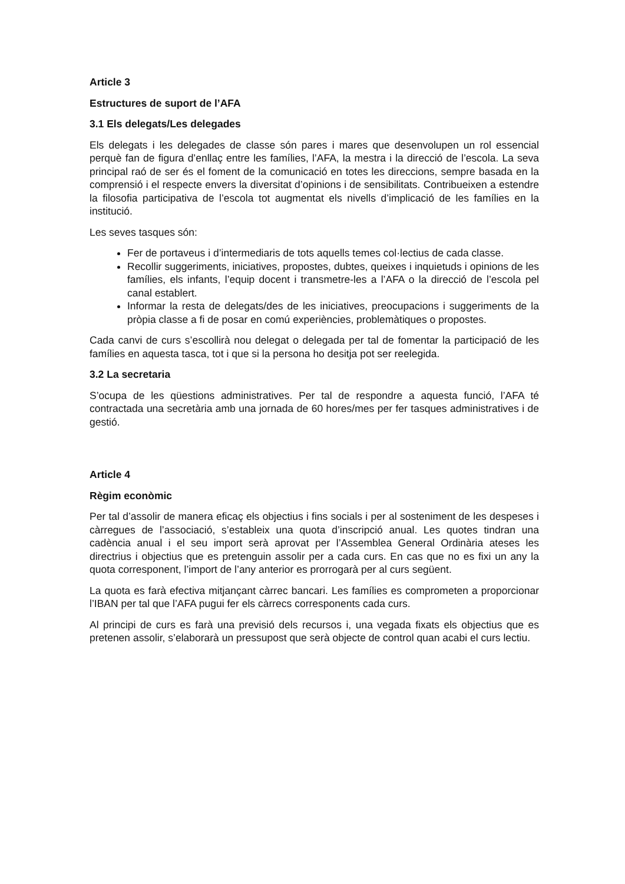Article 3
Estructures de suport de l’AFA
3.1 Els delegats/Les delegades
Els delegats i les delegades de classe són pares i mares que desenvolupen un rol essencial perquè fan de figura d’enllaç entre les famílies, l’AFA, la mestra i la direcció de l’escola. La seva principal raó de ser és el foment de la comunicació en totes les direccions, sempre basada en la comprensió i el respecte envers la diversitat d’opinions i de sensibilitats. Contribueixen a estendre la filosofia participativa de l’escola tot augmentat els nivells d’implicació de les famílies en la institució.
Les seves tasques són:
Fer de portaveus i d’intermediaris de tots aquells temes col·lectius de cada classe.
Recollir suggeriments, iniciatives, propostes, dubtes, queixes i inquietuds i opinions de les famílies, els infants, l’equip docent i transmetre-les a l’AFA o la direcció de l’escola pel canal establert.
Informar la resta de delegats/des de les iniciatives, preocupacions i suggeriments de la pròpia classe a fi de posar en comú experiències, problemàtiques o propostes.
Cada canvi de curs s’escollirà nou delegat o delegada per tal de fomentar la participació de les famílies en aquesta tasca, tot i que si la persona ho desitja pot ser reelegida.
3.2 La secretaria
S’ocupa de les qüestions administratives. Per tal de respondre a aquesta funció, l’AFA té contractada una secretària amb una jornada de 60 hores/mes per fer tasques administratives i de gestió.
Article 4
Règim econòmic
Per tal d’assolir de manera eficaç els objectius i fins socials i per al sosteniment de les despeses i càrregues de l’associació, s’estableix una quota d’inscripció anual. Les quotes tindran una cadència anual i el seu import serà aprovat per l’Assemblea General Ordinària ateses les directrius i objectius que es pretenguin assolir per a cada curs. En cas que no es fixi un any la quota corresponent, l’import de l’any anterior es prorrogarà per al curs següent.
La quota es farà efectiva mitjançant càrrec bancari. Les famílies es comprometen a proporcionar l’IBAN per tal que l’AFA pugui fer els càrrecs corresponents cada curs.
Al principi de curs es farà una previsió dels recursos i, una vegada fixats els objectius que es pretenen assolir, s’elaborarà un pressupost que serà objecte de control quan acabi el curs lectiu.